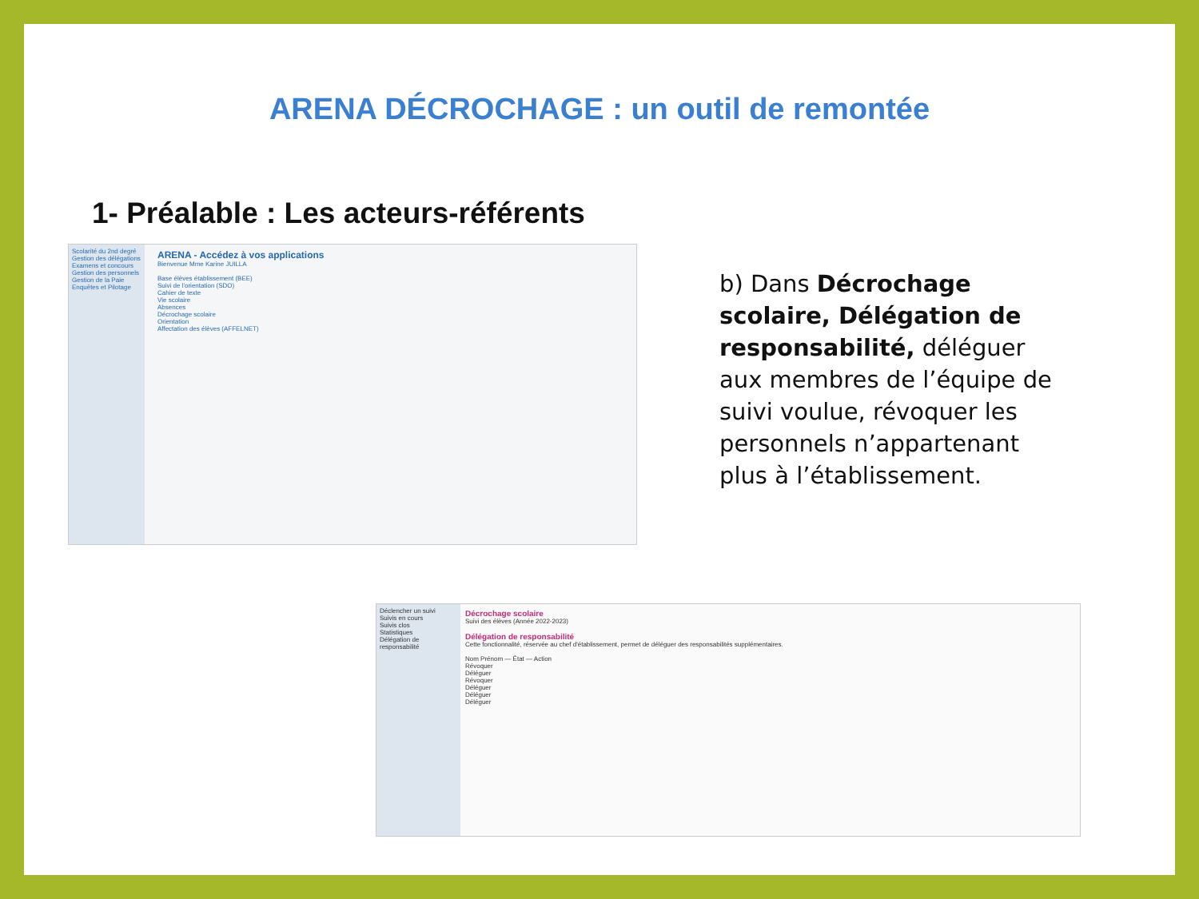ARENA DÉCROCHAGE : un outil de remontée
1- Préalable : Les acteurs-référents
Scolarité du 2nd degré
Gestion des délégations
Examens et concours
Gestion des personnels
Gestion de la Paie
Enquêtes et Pilotage
ARENA - Accédez à vos applications
Bienvenue Mme Karine JUILLA
Base élèves établissement (BEE)
Suivi de l'orientation (SDO)
Cahier de texte
Vie scolaire
Absences
Décrochage scolaire
Orientation
Affectation des élèves (AFFELNET)
Déclencher un suivi
Suivis en cours
Suivis clos
Statistiques
Délégation de responsabilité
Décrochage scolaire
Suivi des élèves (Année 2022-2023)
Délégation de responsabilité
Cette fonctionnalité, réservée au chef d'établissement, permet de déléguer des responsabilités supplémentaires.
Nom Prénom — État — Action
Révoquer
Déléguer
Révoquer
Déléguer
Déléguer
Déléguer
b) Dans Décrochage scolaire, Délégation de responsabilité, déléguer aux membres de l’équipe de suivi voulue, révoquer les personnels n’appartenant plus à l’établissement.